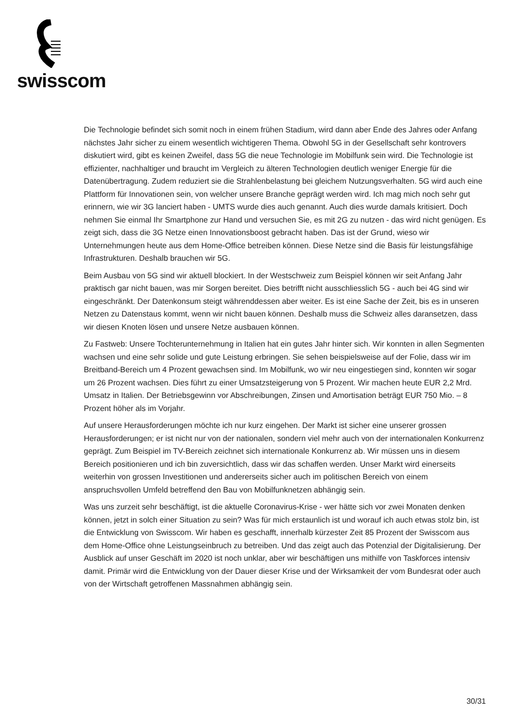swisscom
Die Technologie befindet sich somit noch in einem frühen Stadium, wird dann aber Ende des Jahres oder Anfang nächstes Jahr sicher zu einem wesentlich wichtigeren Thema. Obwohl 5G in der Gesellschaft sehr kontrovers diskutiert wird, gibt es keinen Zweifel, dass 5G die neue Technologie im Mobilfunk sein wird. Die Technologie ist effizienter, nachhaltiger und braucht im Vergleich zu älteren Technologien deutlich weniger Energie für die Datenübertragung. Zudem reduziert sie die Strahlenbelastung bei gleichem Nutzungsverhalten. 5G wird auch eine Plattform für Innovationen sein, von welcher unsere Branche geprägt werden wird. Ich mag mich noch sehr gut erinnern, wie wir 3G lanciert haben - UMTS wurde dies auch genannt. Auch dies wurde damals kritisiert. Doch nehmen Sie einmal Ihr Smartphone zur Hand und versuchen Sie, es mit 2G zu nutzen - das wird nicht genügen. Es zeigt sich, dass die 3G Netze einen Innovationsboost gebracht haben. Das ist der Grund, wieso wir Unternehmungen heute aus dem Home-Office betreiben können. Diese Netze sind die Basis für leistungsfähige Infrastrukturen. Deshalb brauchen wir 5G.
Beim Ausbau von 5G sind wir aktuell blockiert. In der Westschweiz zum Beispiel können wir seit Anfang Jahr praktisch gar nicht bauen, was mir Sorgen bereitet. Dies betrifft nicht ausschliesslich 5G - auch bei 4G sind wir eingeschränkt. Der Datenkonsum steigt währenddessen aber weiter. Es ist eine Sache der Zeit, bis es in unseren Netzen zu Datenstaus kommt, wenn wir nicht bauen können. Deshalb muss die Schweiz alles daransetzen, dass wir diesen Knoten lösen und unsere Netze ausbauen können.
Zu Fastweb: Unsere Tochterunternehmung in Italien hat ein gutes Jahr hinter sich. Wir konnten in allen Segmenten wachsen und eine sehr solide und gute Leistung erbringen. Sie sehen beispielsweise auf der Folie, dass wir im Breitband-Bereich um 4 Prozent gewachsen sind. Im Mobilfunk, wo wir neu eingestiegen sind, konnten wir sogar um 26 Prozent wachsen. Dies führt zu einer Umsatzsteigerung von 5 Prozent. Wir machen heute EUR 2,2 Mrd. Umsatz in Italien. Der Betriebsgewinn vor Abschreibungen, Zinsen und Amortisation beträgt EUR 750 Mio. – 8 Prozent höher als im Vorjahr.
Auf unsere Herausforderungen möchte ich nur kurz eingehen. Der Markt ist sicher eine unserer grossen Herausforderungen; er ist nicht nur von der nationalen, sondern viel mehr auch von der internationalen Konkurrenz geprägt. Zum Beispiel im TV-Bereich zeichnet sich internationale Konkurrenz ab. Wir müssen uns in diesem Bereich positionieren und ich bin zuversichtlich, dass wir das schaffen werden. Unser Markt wird einerseits weiterhin von grossen Investitionen und andererseits sicher auch im politischen Bereich von einem anspruchsvollen Umfeld betreffend den Bau von Mobilfunknetzen abhängig sein.
Was uns zurzeit sehr beschäftigt, ist die aktuelle Coronavirus-Krise - wer hätte sich vor zwei Monaten denken können, jetzt in solch einer Situation zu sein? Was für mich erstaunlich ist und worauf ich auch etwas stolz bin, ist die Entwicklung von Swisscom. Wir haben es geschafft, innerhalb kürzester Zeit 85 Prozent der Swisscom aus dem Home-Office ohne Leistungseinbruch zu betreiben. Und das zeigt auch das Potenzial der Digitalisierung. Der Ausblick auf unser Geschäft im 2020 ist noch unklar, aber wir beschäftigen uns mithilfe von Taskforces intensiv damit. Primär wird die Entwicklung von der Dauer dieser Krise und der Wirksamkeit der vom Bundesrat oder auch von der Wirtschaft getroffenen Massnahmen abhängig sein.
30/31